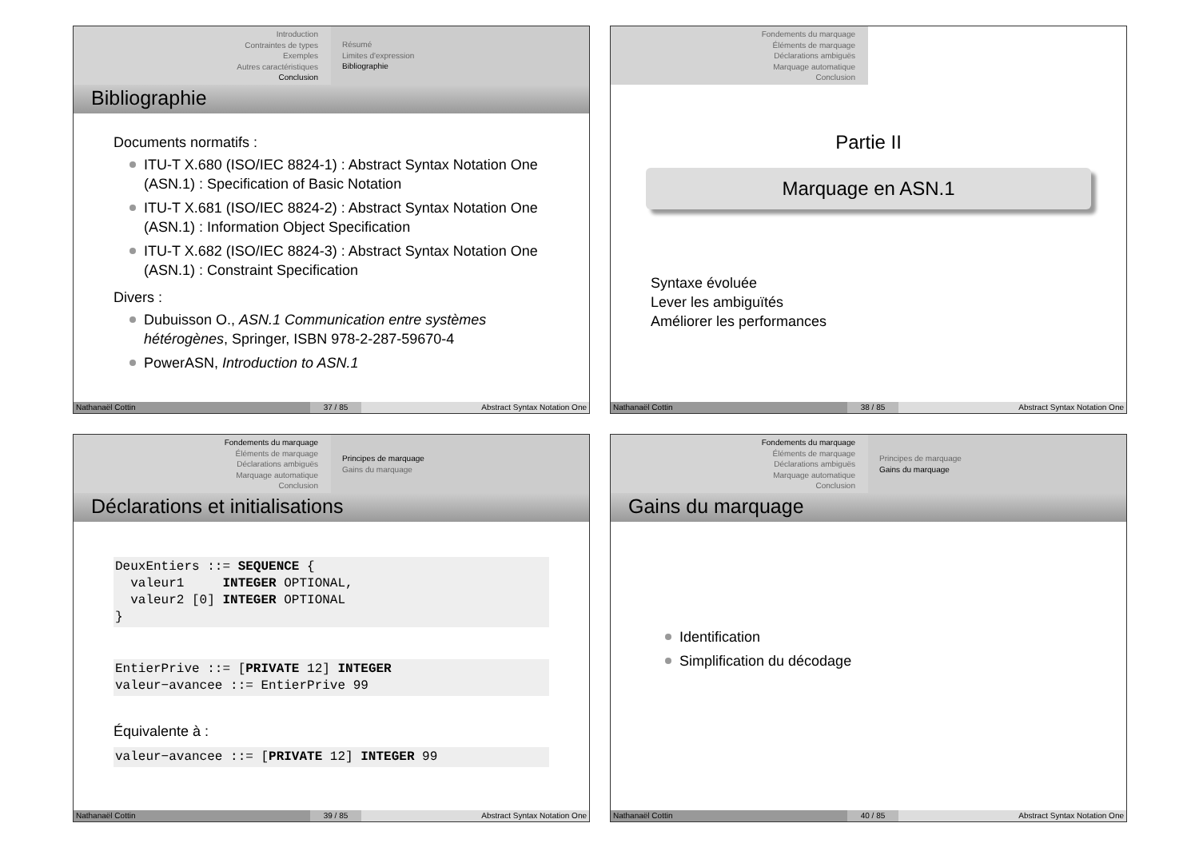Introduction
Contraintes de types
Exemples
Autres caractéristiques
Conclusion
Résumé
Limites d'expression
Bibliographie
Bibliographie
Documents normatifs :
ITU-T X.680 (ISO/IEC 8824-1) : Abstract Syntax Notation One (ASN.1) : Specification of Basic Notation
ITU-T X.681 (ISO/IEC 8824-2) : Abstract Syntax Notation One (ASN.1) : Information Object Specification
ITU-T X.682 (ISO/IEC 8824-3) : Abstract Syntax Notation One (ASN.1) : Constraint Specification
Divers :
Dubuisson O., ASN.1 Communication entre systèmes hétérogènes, Springer, ISBN 978-2-287-59670-4
PowerASN, Introduction to ASN.1
Nathanaël Cottin 37 / 85 Abstract Syntax Notation One
Fondements du marquage
Éléments de marquage
Déclarations ambiguës
Marquage automatique
Conclusion
Partie II
Marquage en ASN.1
Syntaxe évoluée
Lever les ambiguïtés
Améliorer les performances
Nathanaël Cottin 38 / 85 Abstract Syntax Notation One
Fondements du marquage
Éléments de marquage
Déclarations ambiguës
Marquage automatique
Conclusion
Principes de marquage
Gains du marquage
Déclarations et initialisations
DeuxEntiers ::= SEQUENCE {
  valeur1     INTEGER OPTIONAL,
  valeur2 [0] INTEGER OPTIONAL
}
EntierPrive ::= [PRIVATE 12] INTEGER
valeur−avancee ::= EntierPrive 99
Équivalente à :
valeur−avancee ::= [PRIVATE 12] INTEGER 99
Nathanaël Cottin 39 / 85 Abstract Syntax Notation One
Fondements du marquage
Éléments de marquage
Déclarations ambiguës
Marquage automatique
Conclusion
Principes de marquage
Gains du marquage
Gains du marquage
Identification
Simplification du décodage
Nathanaël Cottin 40 / 85 Abstract Syntax Notation One